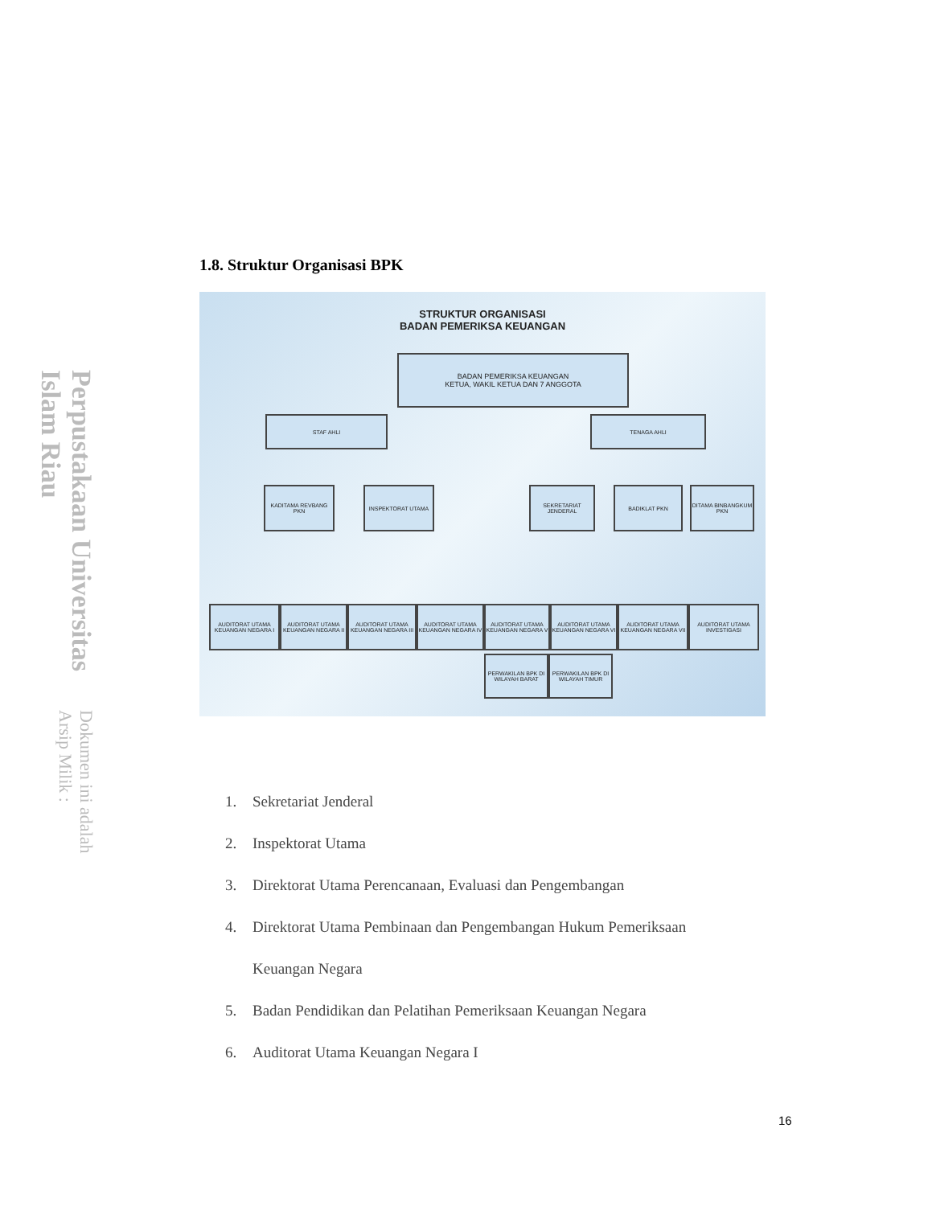Perpustakaan Universitas Islam Riau
Dokumen ini adalah Arsip Milik :
1.8. Struktur Organisasi BPK
STRUKTUR ORGANISASI
BADAN PEMERIKSA KEUANGAN
BADAN PEMERIKSA KEUANGAN
KETUA, WAKIL KETUA DAN 7 ANGGOTA
STAF AHLI TENAGA AHLI
KADITAMA REVBANG PKN INSPEKTORAT UTAMA
SEKRETARIAT JENDERAL
BADIKLAT PKN
DITAMA BINBANGKUM PKN
AUDITORAT UTAMA KEUANGAN NEGARA I
AUDITORAT UTAMA KEUANGAN NEGARA II
AUDITORAT UTAMA KEUANGAN NEGARA III
AUDITORAT UTAMA KEUANGAN NEGARA IV
AUDITORAT UTAMA KEUANGAN NEGARA V
AUDITORAT UTAMA KEUANGAN NEGARA VI
AUDITORAT UTAMA KEUANGAN NEGARA VII
AUDITORAT UTAMA INVESTIGASI
PERWAKILAN BPK DI WILAYAH BARAT
PERWAKILAN BPK DI WILAYAH TIMUR
1. Sekretariat Jenderal
2. Inspektorat Utama
3. Direktorat Utama Perencanaan, Evaluasi dan Pengembangan
4. Direktorat Utama Pembinaan dan Pengembangan Hukum Pemeriksaan
Keuangan Negara
5. Badan Pendidikan dan Pelatihan Pemeriksaan Keuangan Negara
6. Auditorat Utama Keuangan Negara I
16